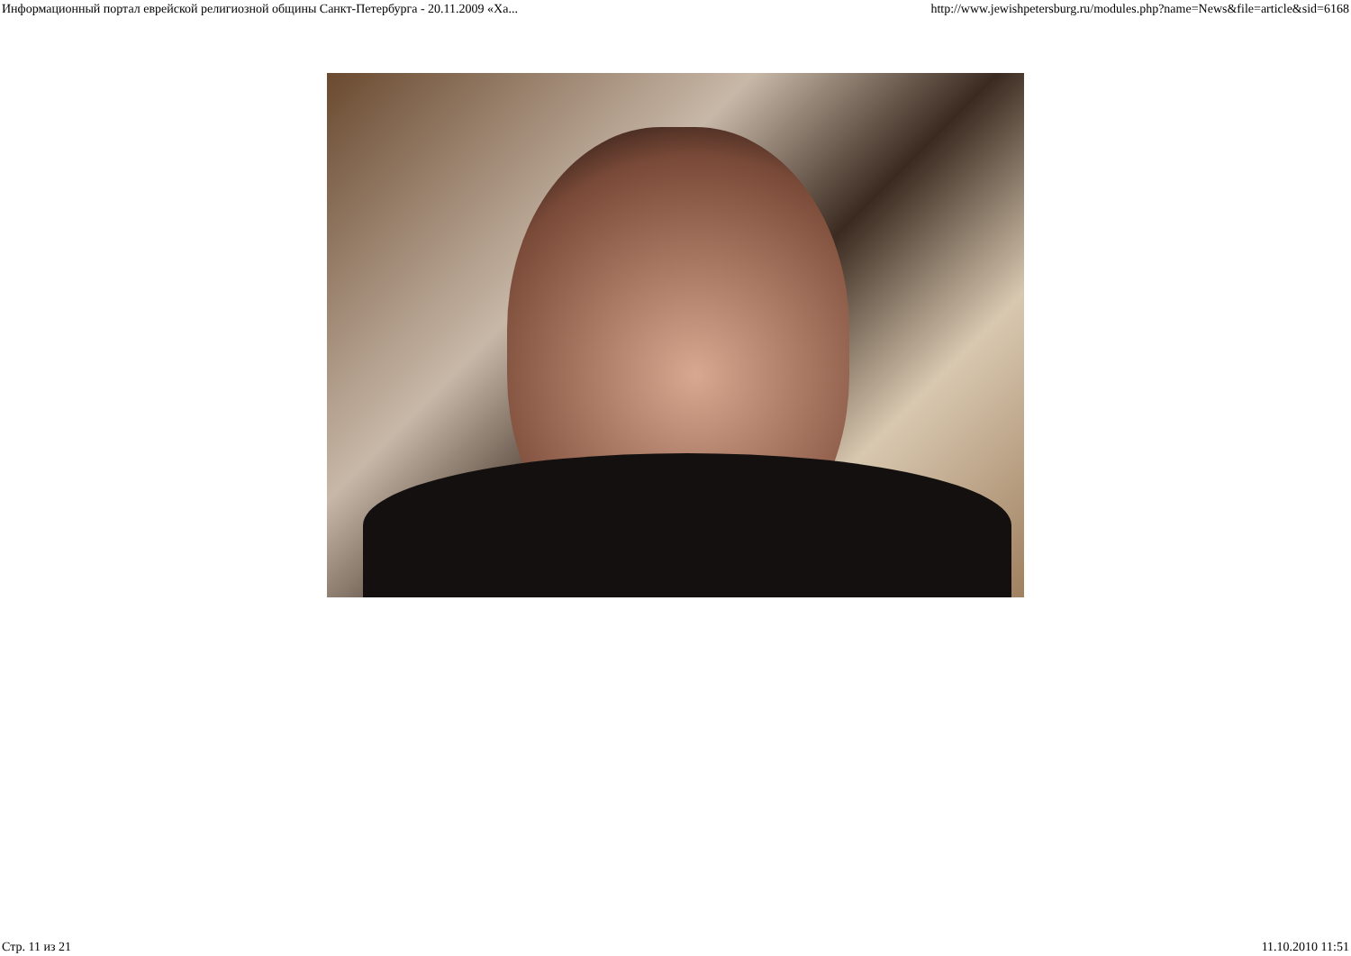Информационный портал еврейской религиозной общины Санкт-Петербурга - 20.11.2009 «Ха... http://www.jewishpetersburg.ru/modules.php?name=News&file=article&sid=6168
Стр. 11 из 21 11.10.2010 11:51